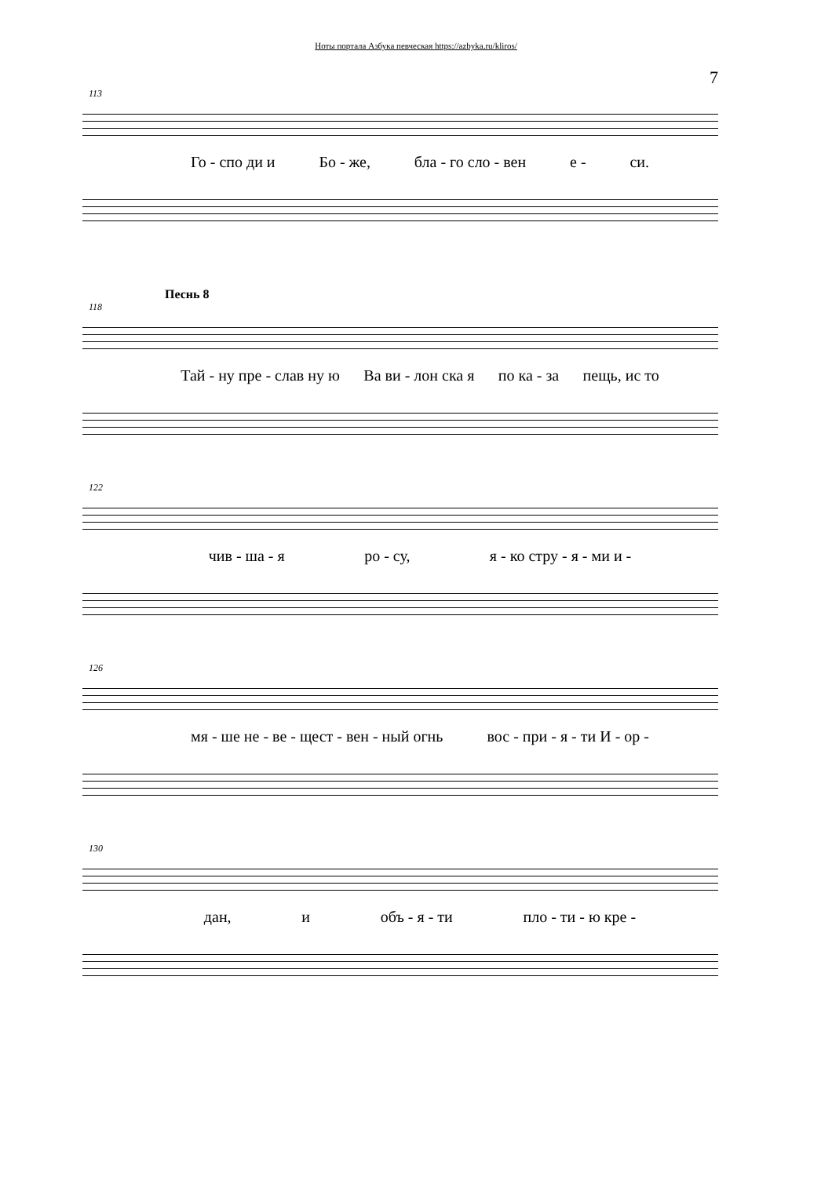Ноты портала Азбука певческая https://azbyka.ru/kliros/
7
113
Го - спо ди и Бо - же, бла - го сло - вен е - си.
Песнь 8
118
Тай - ну пре - слав ну ю Ва ви - лон ска я по ка - за пещь, ис то
122
чив - ша - я ро - су, я - ко стру - я - ми и -
126
мя - ше не - ве - щест - вен - ный огнь вос - при - я - ти И - ор -
130
дан, и объ - я - ти пло - ти - ю кре -